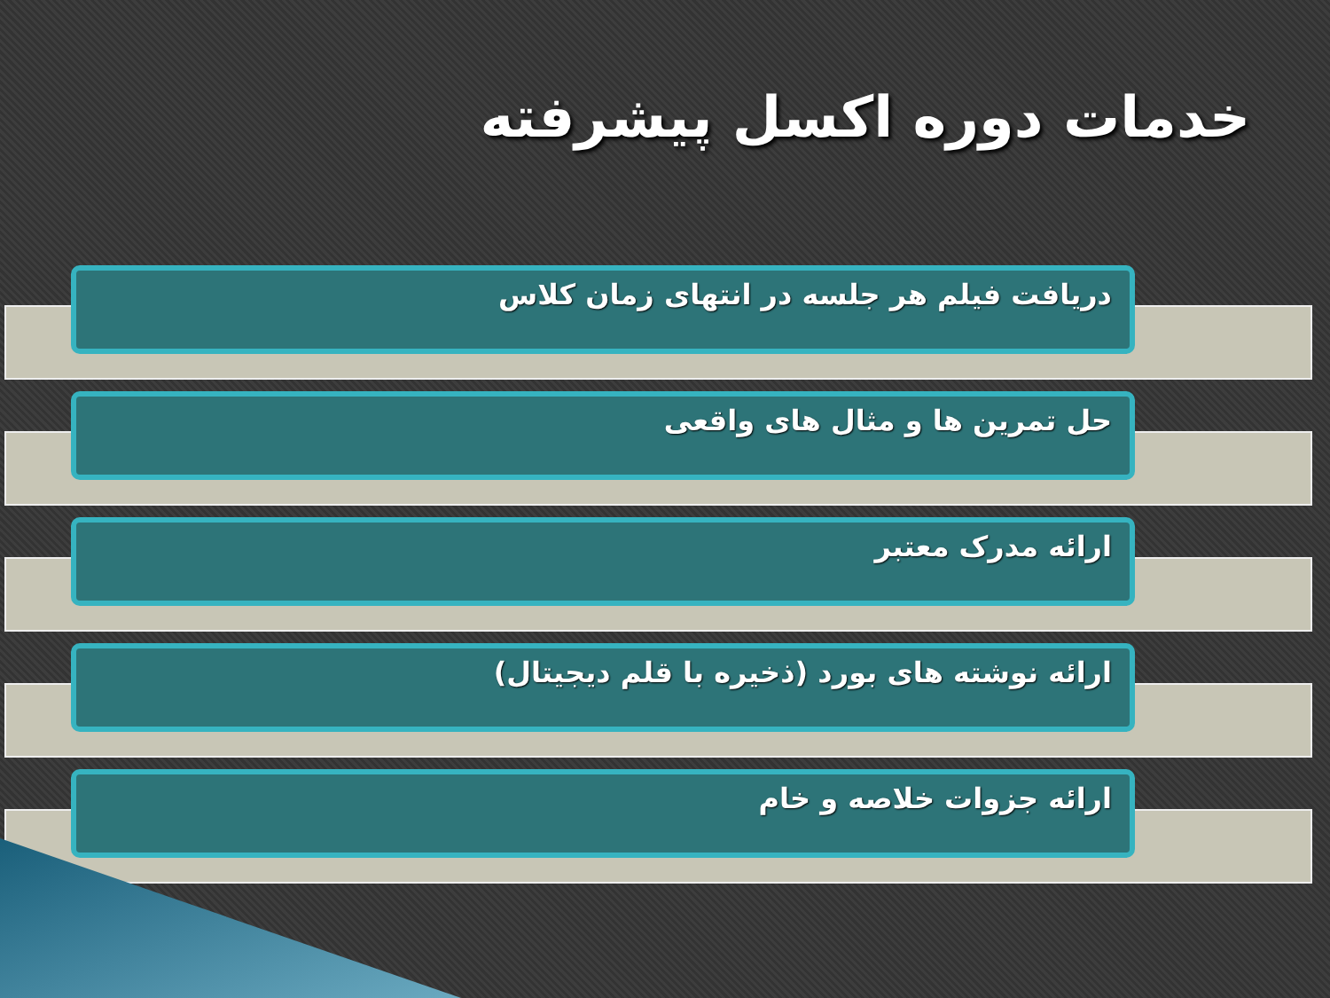خدمات دوره اکسل پیشرفته
دریافت فیلم هر جلسه در انتهای زمان کلاس
حل تمرین ها و مثال های واقعی
ارائه مدرک معتبر
ارائه نوشته های بورد (ذخیره با قلم دیجیتال)
ارائه جزوات خلاصه و خام